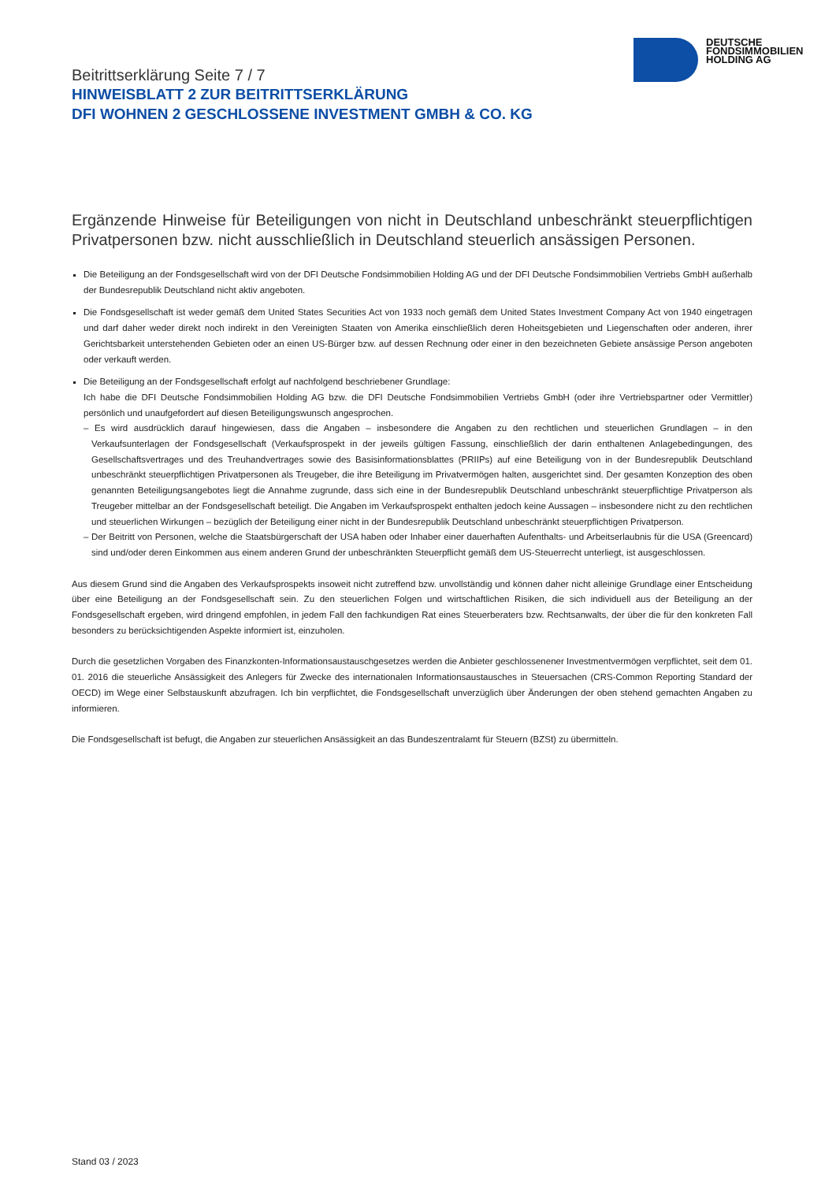DEUTSCHE
FONDSIMMOBILIEN
HOLDING AG
Beitrittserklärung Seite 7 / 7
HINWEISBLATT 2 ZUR BEITRITTSERKLÄRUNG
DFI WOHNEN 2 GESCHLOSSENE INVESTMENT GMBH & CO. KG
Ergänzende Hinweise für Beteiligungen von nicht in Deutschland unbeschränkt steuerpflichtigen Privatpersonen bzw. nicht ausschließlich in Deutschland steuerlich ansässigen Personen.
Die Beteiligung an der Fondsgesellschaft wird von der DFI Deutsche Fondsimmobilien Holding AG und der DFI Deutsche Fondsimmobilien Vertriebs GmbH außerhalb der Bundesrepublik Deutschland nicht aktiv angeboten.
Die Fondsgesellschaft ist weder gemäß dem United States Securities Act von 1933 noch gemäß dem United States Investment Company Act von 1940 eingetragen und darf daher weder direkt noch indirekt in den Vereinigten Staaten von Amerika einschließlich deren Hoheitsgebieten und Liegenschaften oder anderen, ihrer Gerichtsbarkeit unterstehenden Gebieten oder an einen US-Bürger bzw. auf dessen Rechnung oder einer in den bezeichneten Gebiete ansässige Person angeboten oder verkauft werden.
Die Beteiligung an der Fondsgesellschaft erfolgt auf nachfolgend beschriebener Grundlage:
Ich habe die DFI Deutsche Fondsimmobilien Holding AG bzw. die DFI Deutsche Fondsimmobilien Vertriebs GmbH (oder ihre Vertriebspartner oder Vermittler) persönlich und unaufgefordert auf diesen Beteiligungswunsch angesprochen.
– Es wird ausdrücklich darauf hingewiesen, dass die Angaben – insbesondere die Angaben zu den rechtlichen und steuerlichen Grundlagen – in den Verkaufsunterlagen der Fondsgesellschaft (Verkaufsprospekt in der jeweils gültigen Fassung, einschließlich der darin enthaltenen Anlagebedingungen, des Gesellschaftsvertrages und des Treuhandvertrages sowie des Basisinformationsblattes (PRIIPs) auf eine Beteiligung von in der Bundesrepublik Deutschland unbeschränkt steuerpflichtigen Privatpersonen als Treugeber, die ihre Beteiligung im Privatvermögen halten, ausgerichtet sind. Der gesamten Konzeption des oben genannten Beteiligungsangebotes liegt die Annahme zugrunde, dass sich eine in der Bundesrepublik Deutschland unbeschränkt steuerpflichtige Privatperson als Treugeber mittelbar an der Fondsgesellschaft beteiligt. Die Angaben im Verkaufsprospekt enthalten jedoch keine Aussagen – insbesondere nicht zu den rechtlichen und steuerlichen Wirkungen – bezüglich der Beteiligung einer nicht in der Bundesrepublik Deutschland unbeschränkt steuerpflichtigen Privatperson.
– Der Beitritt von Personen, welche die Staatsbürgerschaft der USA haben oder Inhaber einer dauerhaften Aufenthalts- und Arbeitserlaubnis für die USA (Greencard) sind und/oder deren Einkommen aus einem anderen Grund der unbeschränkten Steuerpflicht gemäß dem US-Steuerrecht unterliegt, ist ausgeschlossen.
Aus diesem Grund sind die Angaben des Verkaufsprospekts insoweit nicht zutreffend bzw. unvollständig und können daher nicht alleinige Grundlage einer Entscheidung über eine Beteiligung an der Fondsgesellschaft sein. Zu den steuerlichen Folgen und wirtschaftlichen Risiken, die sich individuell aus der Beteiligung an der Fondsgesellschaft ergeben, wird dringend empfohlen, in jedem Fall den fachkundigen Rat eines Steuerberaters bzw. Rechtsanwalts, der über die für den konkreten Fall besonders zu berücksichtigenden Aspekte informiert ist, einzuholen.
Durch die gesetzlichen Vorgaben des Finanzkonten-Informationsaustauschgesetzes werden die Anbieter geschlossenener Investmentvermögen verpflichtet, seit dem 01. 01. 2016 die steuerliche Ansässigkeit des Anlegers für Zwecke des internationalen Informationsaustausches in Steuersachen (CRS-Common Reporting Standard der OECD) im Wege einer Selbstauskunft abzufragen. Ich bin verpflichtet, die Fondsgesellschaft unverzüglich über Änderungen der oben stehend gemachten Angaben zu informieren.
Die Fondsgesellschaft ist befugt, die Angaben zur steuerlichen Ansässigkeit an das Bundeszentralamt für Steuern (BZSt) zu übermitteln.
Stand 03 / 2023